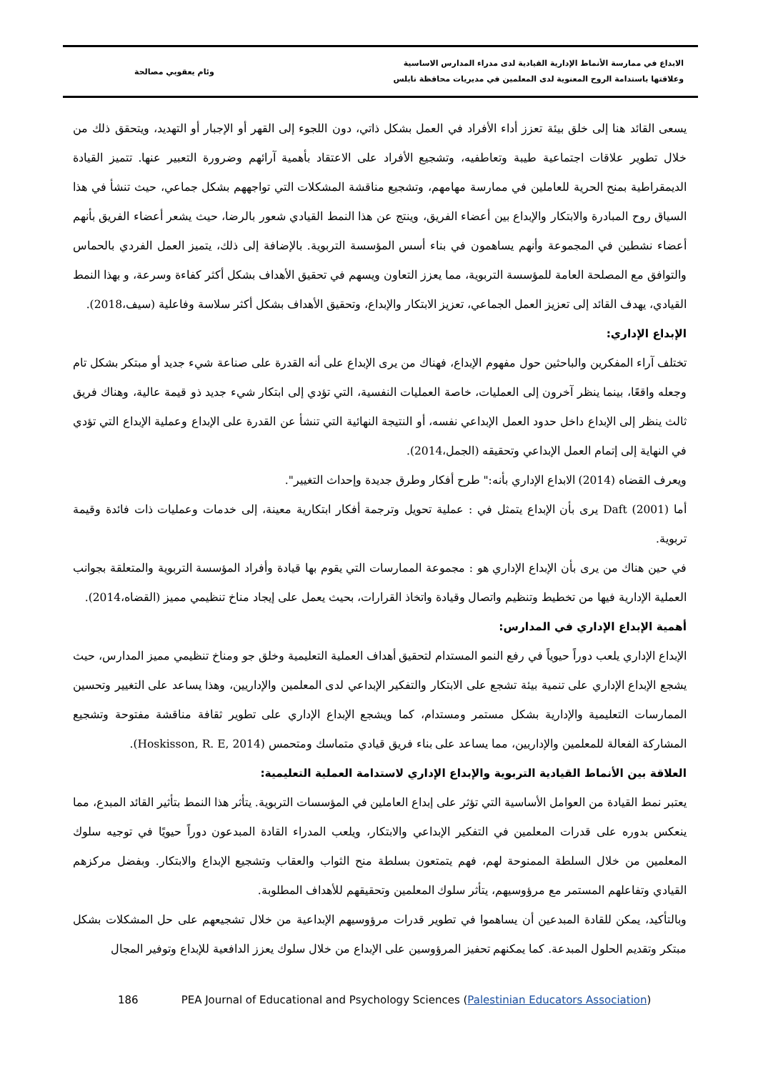الابداع في ممارسة الأنماط الإدارية القيادية لدى مدراء المدارس الاساسية
وعلاقتها باستدامة الروح المعنوية لدى المعلمين في مديريات محافظة نابلس
وئام يعقوبي مصالحة
يسعى القائد هنا إلى خلق بيئة تعزز أداء الأفراد في العمل بشكل ذاتي، دون اللجوء إلى القهر أو الإجبار أو التهديد، ويتحقق ذلك من خلال تطوير علاقات اجتماعية طيبة وتعاطفيه، وتشجيع الأفراد على الاعتقاد بأهمية آرائهم وضرورة التعبير عنها. تتميز القيادة الديمقراطية بمنح الحرية للعاملين في ممارسة مهامهم، وتشجيع مناقشة المشكلات التي تواجههم بشكل جماعي، حيث تنشأ في هذا السياق روح المبادرة والابتكار والإبداع بين أعضاء الفريق، وينتج عن هذا النمط القيادي شعور بالرضا، حيث يشعر أعضاء الفريق بأنهم أعضاء نشطين في المجموعة وأنهم يساهمون في بناء أسس المؤسسة التربوية. بالإضافة إلى ذلك، يتميز العمل الفردي بالحماس والتوافق مع المصلحة العامة للمؤسسة التربوية، مما يعزز التعاون ويسهم في تحقيق الأهداف بشكل أكثر كفاءة وسرعة، و بهذا النمط القيادي، يهدف القائد إلى تعزيز العمل الجماعي، تعزيز الابتكار والإبداع، وتحقيق الأهداف بشكل أكثر سلاسة وفاعلية (سيف،2018).
الإبداع الإداري:
تختلف آراء المفكرين والباحثين حول مفهوم الإبداع، فهناك من يرى الإبداع على أنه القدرة على صناعة شيء جديد أو مبتكر بشكل تام وجعله واقعًا، بينما ينظر آخرون إلى العمليات، خاصة العمليات النفسية، التي تؤدي إلى ابتكار شيء جديد ذو قيمة عالية، وهناك فريق ثالث ينظر إلى الإبداع داخل حدود العمل الإبداعي نفسه، أو النتيجة النهائية التي تنشأ عن القدرة على الإبداع وعملية الإبداع التي تؤدي في النهاية إلى إتمام العمل الإبداعي وتحقيقه (الجمل،2014).
ويعرف القضاه (2014) الابداع الإداري بأنه:" طرح أفكار وطرق جديدة وإحداث التغيير".
أما Daft (2001) يرى بأن الإبداع يتمثل في : عملية تحويل وترجمة أفكار ابتكارية معينة، إلى خدمات وعمليات ذات فائدة وقيمة تربوية.
في حين هناك من يرى بأن الإبداع الإداري هو : مجموعة الممارسات التي يقوم بها قيادة وأفراد المؤسسة التربوية والمتعلقة بجوانب العملية الإدارية فيها من تخطيط وتنظيم واتصال وقيادة واتخاذ القرارات، بحيث يعمل على إيجاد مناخ تنظيمي مميز (القضاه،2014).
أهمية الإبداع الإداري في المدارس:
الإبداع الإداري يلعب دوراً حيوياً في رفع النمو المستدام لتحقيق أهداف العملية التعليمية وخلق جو ومناخ تنظيمي مميز المدارس، حيث يشجع الإبداع الإداري على تنمية بيئة تشجع على الابتكار والتفكير الإبداعي لدى المعلمين والإداريين، وهذا يساعد على التغيير وتحسين الممارسات التعليمية والإدارية بشكل مستمر ومستدام، كما ويشجع الإبداع الإداري على تطوير ثقافة مناقشة مفتوحة وتشجيع المشاركة الفعالة للمعلمين والإداريين، مما يساعد على بناء فريق قيادي متماسك ومتحمس (Hoskisson, R. E, 2014).
العلاقة بين الأنماط القيادية التربوية والإبداع الإداري لاستدامة العملية التعليمية:
يعتبر نمط القيادة من العوامل الأساسية التي تؤثر على إبداع العاملين في المؤسسات التربوية. يتأثر هذا النمط بتأثير القائد المبدع، مما ينعكس بدوره على قدرات المعلمين في التفكير الإبداعي والابتكار، ويلعب المدراء القادة المبدعون دوراً حيويًا في توجيه سلوك المعلمين من خلال السلطة الممنوحة لهم، فهم يتمتعون بسلطة منح الثواب والعقاب وتشجيع الإبداع والابتكار. وبفضل مركزهم القيادي وتفاعلهم المستمر مع مرؤوسيهم، يتأثر سلوك المعلمين وتحقيقهم للأهداف المطلوبة.
وبالتأكيد، يمكن للقادة المبدعين أن يساهموا في تطوير قدرات مرؤوسيهم الإبداعية من خلال تشجيعهم على حل المشكلات بشكل مبتكر وتقديم الحلول المبدعة. كما يمكنهم تحفيز المرؤوسين على الإبداع من خلال سلوك يعزز الدافعية للإبداع وتوفير المجال
186 PEA Journal of Educational and Psychology Sciences (Palestinian Educators Association)